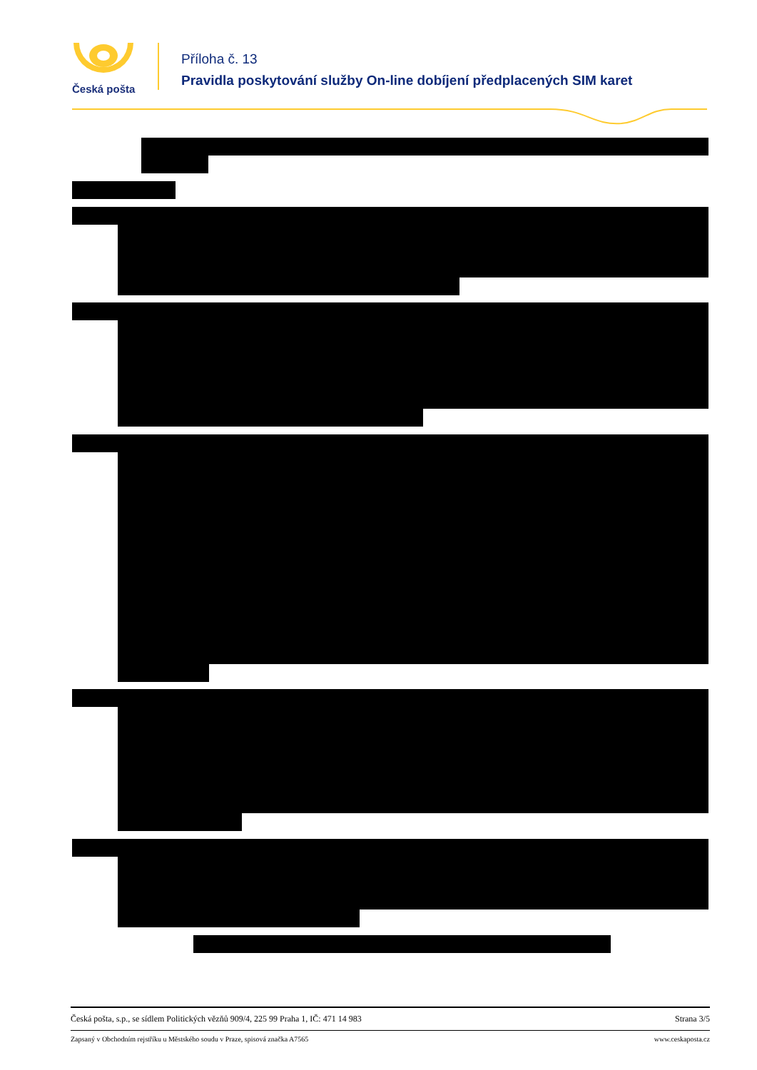Česká pošta
Příloha č. 13
Pravidla poskytování služby On-line dobíjení předplacených SIM karet
Česká pošta, s.p., se sídlem Politických vězňů 909/4, 225 99 Praha 1, IČ: 471 14 983 Strana 3/5
Zapsaný v Obchodním rejstříku u Městského soudu v Praze, spisová značka A7565 www.ceskaposta.cz